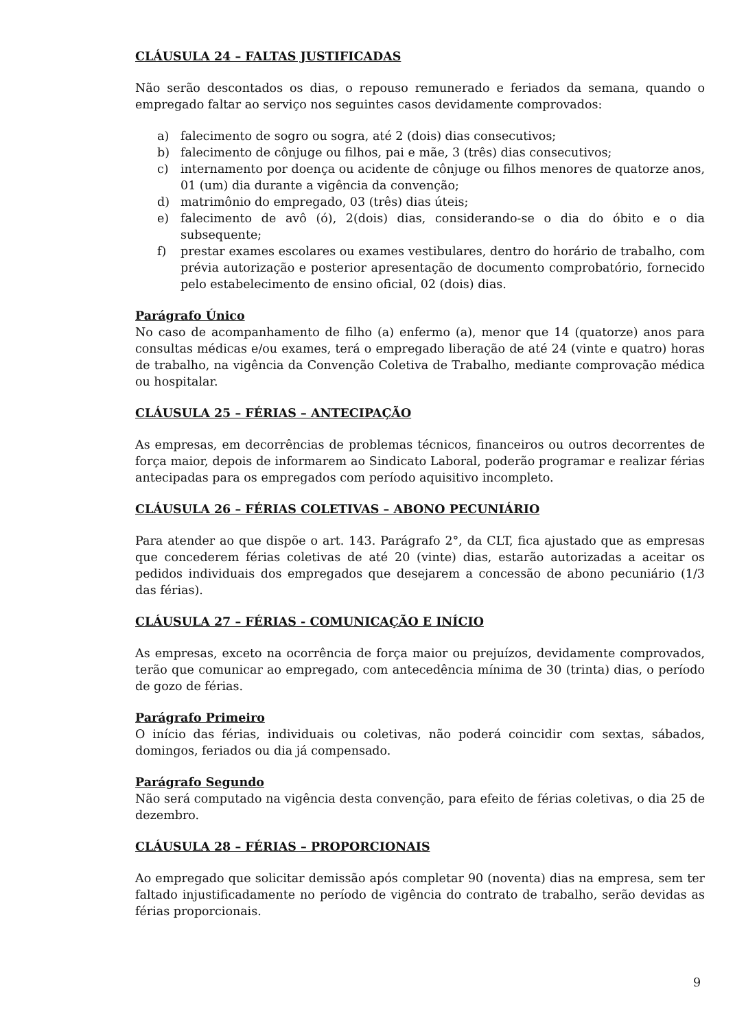CLÁUSULA 24 – FALTAS JUSTIFICADAS
Não serão descontados os dias, o repouso remunerado e feriados da semana, quando o empregado faltar ao serviço nos seguintes casos devidamente comprovados:
a) falecimento de sogro ou sogra, até 2 (dois) dias consecutivos;
b) falecimento de cônjuge ou filhos, pai e mãe, 3 (três) dias consecutivos;
c) internamento por doença ou acidente de cônjuge ou filhos menores de quatorze anos, 01 (um) dia durante a vigência da convenção;
d) matrimônio do empregado, 03 (três) dias úteis;
e) falecimento de avô (ó), 2(dois) dias, considerando-se o dia do óbito e o dia subsequente;
f) prestar exames escolares ou exames vestibulares, dentro do horário de trabalho, com prévia autorização e posterior apresentação de documento comprobatório, fornecido pelo estabelecimento de ensino oficial, 02 (dois) dias.
Parágrafo Único
No caso de acompanhamento de filho (a) enfermo (a), menor que 14 (quatorze) anos para consultas médicas e/ou exames, terá o empregado liberação de até 24 (vinte e quatro) horas de trabalho, na vigência da Convenção Coletiva de Trabalho, mediante comprovação médica ou hospitalar.
CLÁUSULA 25 – FÉRIAS – ANTECIPAÇÃO
As empresas, em decorrências de problemas técnicos, financeiros ou outros decorrentes de força maior, depois de informarem ao Sindicato Laboral, poderão programar e realizar férias antecipadas para os empregados com período aquisitivo incompleto.
CLÁUSULA 26 – FÉRIAS COLETIVAS – ABONO PECUNIÁRIO
Para atender ao que dispõe o art. 143. Parágrafo 2°, da CLT, fica ajustado que as empresas que concederem férias coletivas de até 20 (vinte) dias, estarão autorizadas a aceitar os pedidos individuais dos empregados que desejarem a concessão de abono pecuniário (1/3 das férias).
CLÁUSULA 27 – FÉRIAS - COMUNICAÇÃO E INÍCIO
As empresas, exceto na ocorrência de força maior ou prejuízos, devidamente comprovados, terão que comunicar ao empregado, com antecedência mínima de 30 (trinta) dias, o período de gozo de férias.
Parágrafo Primeiro
O início das férias, individuais ou coletivas, não poderá coincidir com sextas, sábados, domingos, feriados ou dia já compensado.
Parágrafo Segundo
Não será computado na vigência desta convenção, para efeito de férias coletivas, o dia 25 de dezembro.
CLÁUSULA 28 – FÉRIAS – PROPORCIONAIS
Ao empregado que solicitar demissão após completar 90 (noventa) dias na empresa, sem ter faltado injustificadamente no período de vigência do contrato de trabalho, serão devidas as férias proporcionais.
9